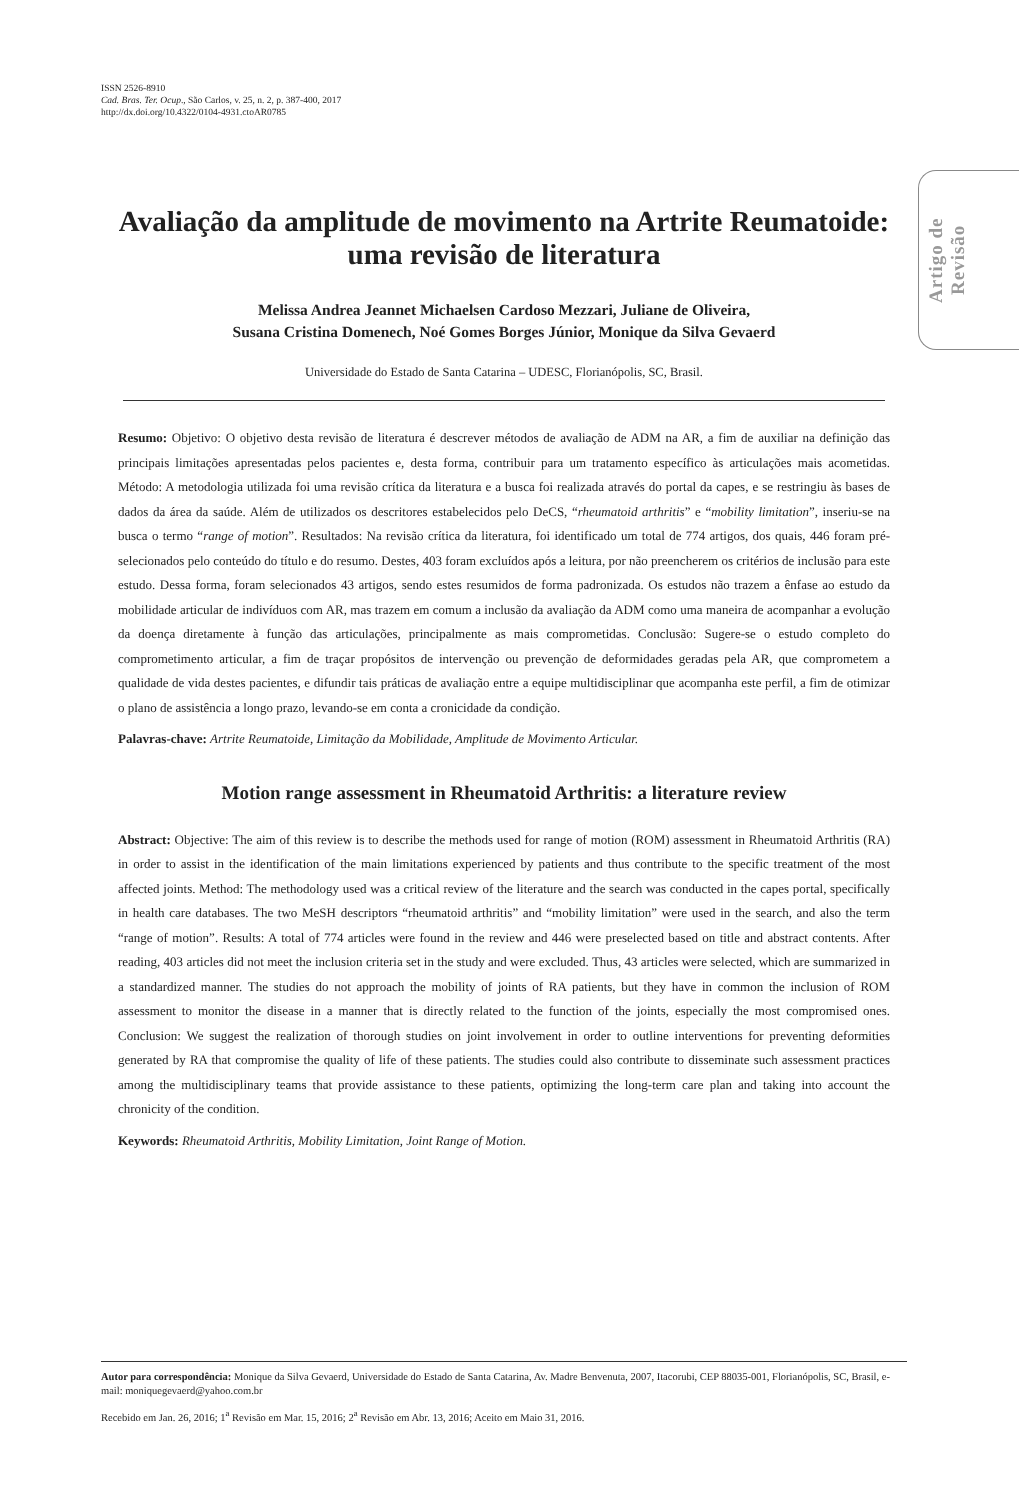ISSN 2526-8910
Cad. Bras. Ter. Ocup., São Carlos, v. 25, n. 2, p. 387-400, 2017
http://dx.doi.org/10.4322/0104-4931.ctoAR0785
Artigo de Revisão
Avaliação da amplitude de movimento na Artrite Reumatoide: uma revisão de literatura
Melissa Andrea Jeannet Michaelsen Cardoso Mezzari, Juliane de Oliveira,
Susana Cristina Domenech, Noé Gomes Borges Júnior, Monique da Silva Gevaerd
Universidade do Estado de Santa Catarina – UDESC, Florianópolis, SC, Brasil.
Resumo: Objetivo: O objetivo desta revisão de literatura é descrever métodos de avaliação de ADM na AR, a fim de auxiliar na definição das principais limitações apresentadas pelos pacientes e, desta forma, contribuir para um tratamento específico às articulações mais acometidas. Método: A metodologia utilizada foi uma revisão crítica da literatura e a busca foi realizada através do portal da capes, e se restringiu às bases de dados da área da saúde. Além de utilizados os descritores estabelecidos pelo DeCS, “rheumatoid arthritis” e “mobility limitation”, inseriu-se na busca o termo “range of motion”. Resultados: Na revisão crítica da literatura, foi identificado um total de 774 artigos, dos quais, 446 foram pré-selecionados pelo conteúdo do título e do resumo. Destes, 403 foram excluídos após a leitura, por não preencherem os critérios de inclusão para este estudo. Dessa forma, foram selecionados 43 artigos, sendo estes resumidos de forma padronizada. Os estudos não trazem a ênfase ao estudo da mobilidade articular de indivíduos com AR, mas trazem em comum a inclusão da avaliação da ADM como uma maneira de acompanhar a evolução da doença diretamente à função das articulações, principalmente as mais comprometidas. Conclusão: Sugere-se o estudo completo do comprometimento articular, a fim de traçar propósitos de intervenção ou prevenção de deformidades geradas pela AR, que comprometem a qualidade de vida destes pacientes, e difundir tais práticas de avaliação entre a equipe multidisciplinar que acompanha este perfil, a fim de otimizar o plano de assistência a longo prazo, levando-se em conta a cronicidade da condição.
Palavras-chave: Artrite Reumatoide, Limitação da Mobilidade, Amplitude de Movimento Articular.
Motion range assessment in Rheumatoid Arthritis: a literature review
Abstract: Objective: The aim of this review is to describe the methods used for range of motion (ROM) assessment in Rheumatoid Arthritis (RA) in order to assist in the identification of the main limitations experienced by patients and thus contribute to the specific treatment of the most affected joints. Method: The methodology used was a critical review of the literature and the search was conducted in the capes portal, specifically in health care databases. The two MeSH descriptors “rheumatoid arthritis” and “mobility limitation” were used in the search, and also the term “range of motion”. Results: A total of 774 articles were found in the review and 446 were preselected based on title and abstract contents. After reading, 403 articles did not meet the inclusion criteria set in the study and were excluded. Thus, 43 articles were selected, which are summarized in a standardized manner. The studies do not approach the mobility of joints of RA patients, but they have in common the inclusion of ROM assessment to monitor the disease in a manner that is directly related to the function of the joints, especially the most compromised ones. Conclusion: We suggest the realization of thorough studies on joint involvement in order to outline interventions for preventing deformities generated by RA that compromise the quality of life of these patients. The studies could also contribute to disseminate such assessment practices among the multidisciplinary teams that provide assistance to these patients, optimizing the long-term care plan and taking into account the chronicity of the condition.
Keywords: Rheumatoid Arthritis, Mobility Limitation, Joint Range of Motion.
Autor para correspondência: Monique da Silva Gevaerd, Universidade do Estado de Santa Catarina, Av. Madre Benvenuta, 2007, Itacorubi, CEP 88035-001, Florianópolis, SC, Brasil, e-mail: moniquegevaerd@yahoo.com.br
Recebido em Jan. 26, 2016; 1<sup>a</sup> Revisão em Mar. 15, 2016; 2<sup>a</sup> Revisão em Abr. 13, 2016; Aceito em Maio 31, 2016.